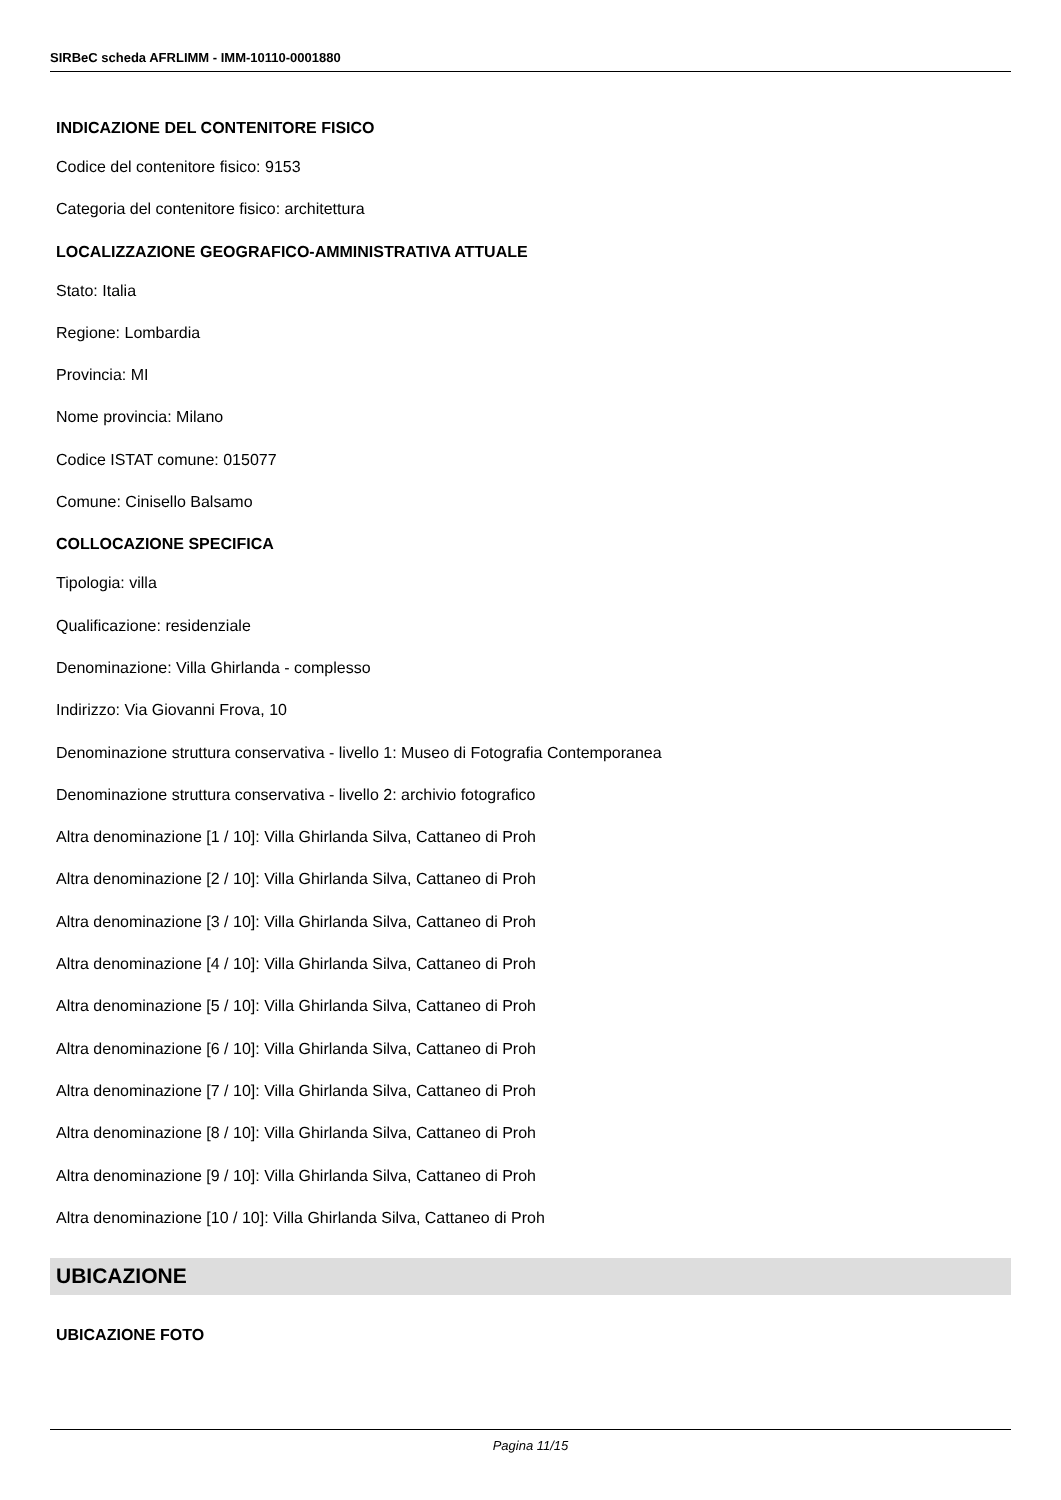SIRBeC scheda AFRLIMM - IMM-10110-0001880
INDICAZIONE DEL CONTENITORE FISICO
Codice del contenitore fisico: 9153
Categoria del contenitore fisico: architettura
LOCALIZZAZIONE GEOGRAFICO-AMMINISTRATIVA ATTUALE
Stato: Italia
Regione: Lombardia
Provincia: MI
Nome provincia: Milano
Codice ISTAT comune: 015077
Comune: Cinisello Balsamo
COLLOCAZIONE SPECIFICA
Tipologia: villa
Qualificazione: residenziale
Denominazione: Villa Ghirlanda - complesso
Indirizzo: Via Giovanni Frova, 10
Denominazione struttura conservativa - livello 1: Museo di Fotografia Contemporanea
Denominazione struttura conservativa - livello 2: archivio fotografico
Altra denominazione [1 / 10]: Villa Ghirlanda Silva, Cattaneo di Proh
Altra denominazione [2 / 10]: Villa Ghirlanda Silva, Cattaneo di Proh
Altra denominazione [3 / 10]: Villa Ghirlanda Silva, Cattaneo di Proh
Altra denominazione [4 / 10]: Villa Ghirlanda Silva, Cattaneo di Proh
Altra denominazione [5 / 10]: Villa Ghirlanda Silva, Cattaneo di Proh
Altra denominazione [6 / 10]: Villa Ghirlanda Silva, Cattaneo di Proh
Altra denominazione [7 / 10]: Villa Ghirlanda Silva, Cattaneo di Proh
Altra denominazione [8 / 10]: Villa Ghirlanda Silva, Cattaneo di Proh
Altra denominazione [9 / 10]: Villa Ghirlanda Silva, Cattaneo di Proh
Altra denominazione [10 / 10]: Villa Ghirlanda Silva, Cattaneo di Proh
UBICAZIONE
UBICAZIONE FOTO
Pagina 11/15